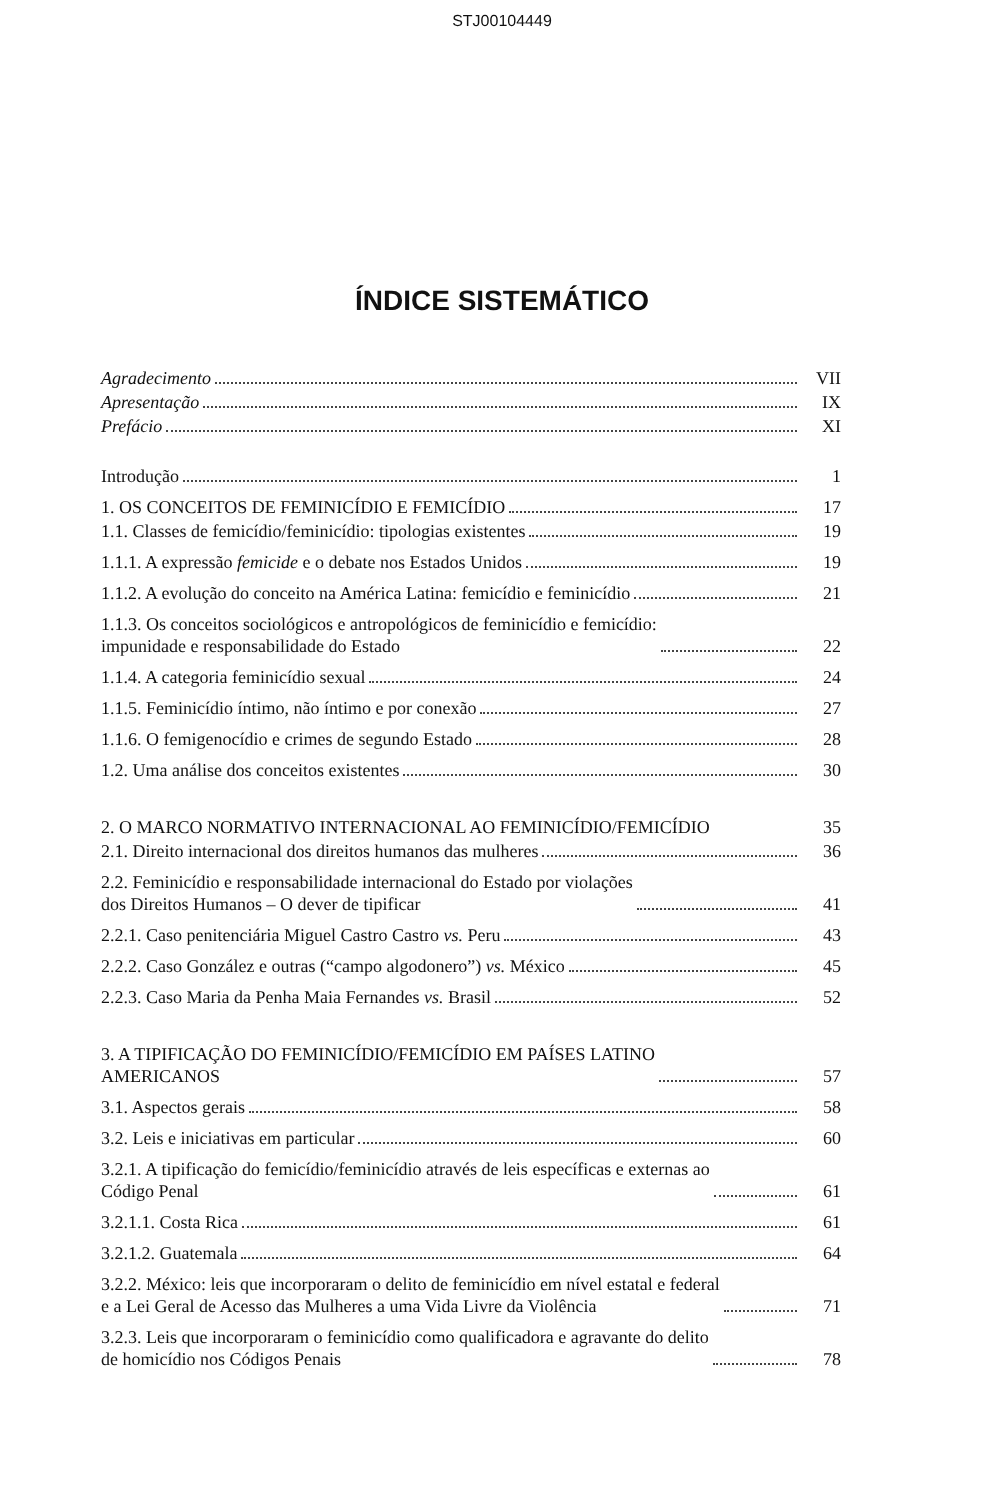STJ00104449
ÍNDICE SISTEMÁTICO
Agradecimento VII
Apresentação IX
Prefácio XI
Introdução 1
1. OS CONCEITOS DE FEMINICÍDIO E FEMICÍDIO 17
1.1. Classes de femicídio/feminicídio: tipologias existentes 19
1.1.1. A expressão femicide e o debate nos Estados Unidos 19
1.1.2. A evolução do conceito na América Latina: femicídio e feminicídio 21
1.1.3. Os conceitos sociológicos e antropológicos de feminicídio e femicídio:
impunidade e responsabilidade do Estado 22
1.1.4. A categoria feminicídio sexual 24
1.1.5. Feminicídio íntimo, não íntimo e por conexão 27
1.1.6. O femigenocídio e crimes de segundo Estado 28
1.2. Uma análise dos conceitos existentes 30
2. O MARCO NORMATIVO INTERNACIONAL AO FEMINICÍDIO/FEMICÍDIO 35
2.1. Direito internacional dos direitos humanos das mulheres 36
2.2. Feminicídio e responsabilidade internacional do Estado por violações
dos Direitos Humanos – O dever de tipificar 41
2.2.1. Caso penitenciária Miguel Castro Castro vs. Peru 43
2.2.2. Caso González e outras (“campo algodonero”) vs. México 45
2.2.3. Caso Maria da Penha Maia Fernandes vs. Brasil 52
3. A TIPIFICAÇÃO DO FEMINICÍDIO/FEMICÍDIO EM PAÍSES LATINO
AMERICANOS 57
3.1. Aspectos gerais 58
3.2. Leis e iniciativas em particular 60
3.2.1. A tipificação do femicídio/feminicídio através de leis específicas e externas ao
Código Penal 61
3.2.1.1. Costa Rica 61
3.2.1.2. Guatemala 64
3.2.2. México: leis que incorporaram o delito de feminicídio em nível estatal e federal
e a Lei Geral de Acesso das Mulheres a uma Vida Livre da Violência 71
3.2.3. Leis que incorporaram o feminicídio como qualificadora e agravante do delito
de homicídio nos Códigos Penais 78